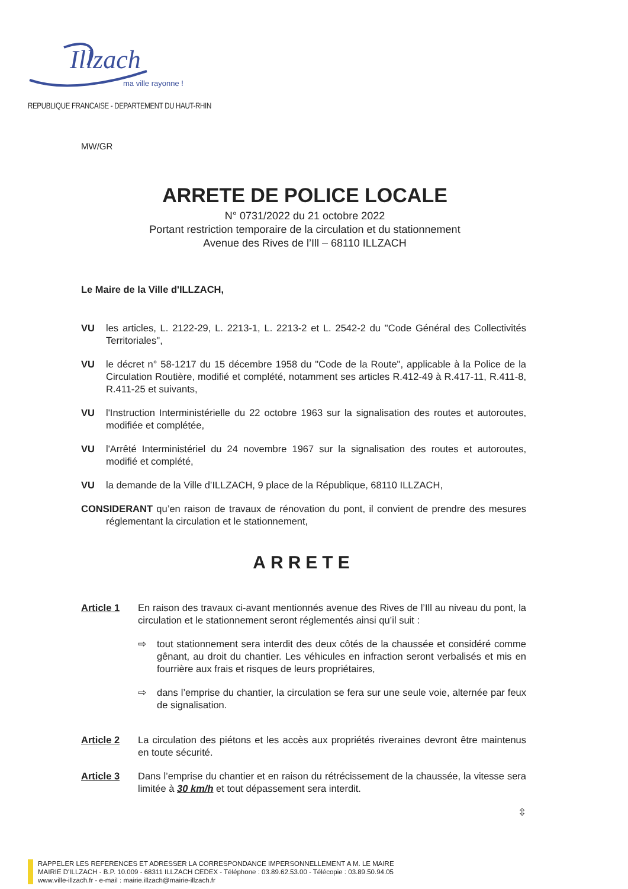Illzach
ma ville rayonne !
REPUBLIQUE FRANCAISE - DEPARTEMENT DU HAUT-RHIN
MW/GR
ARRETE DE POLICE LOCALE
N° 0731/2022 du 21 octobre 2022
Portant restriction temporaire de la circulation et du stationnement
Avenue des Rives de l’Ill – 68110 ILLZACH
Le Maire de la Ville d'ILLZACH,
VU les articles, L. 2122-29, L. 2213-1, L. 2213-2 et L. 2542-2 du "Code Général des Collectivités Territoriales",
VU le décret n° 58-1217 du 15 décembre 1958 du "Code de la Route", applicable à la Police de la Circulation Routière, modifié et complété, notamment ses articles R.412-49 à R.417-11, R.411-8, R.411-25 et suivants,
VU l'Instruction Interministérielle du 22 octobre 1963 sur la signalisation des routes et autoroutes, modifiée et complétée,
VU l'Arrêté Interministériel du 24 novembre 1967 sur la signalisation des routes et autoroutes, modifié et complété,
VU la demande de la Ville d’ILLZACH, 9 place de la République, 68110 ILLZACH,
CONSIDERANT qu’en raison de travaux de rénovation du pont, il convient de prendre des mesures réglementant la circulation et le stationnement,
ARRETE
Article 1 En raison des travaux ci-avant mentionnés avenue des Rives de l’Ill au niveau du pont, la circulation et le stationnement seront réglementés ainsi qu’il suit :
⇨ tout stationnement sera interdit des deux côtés de la chaussée et considéré comme gênant, au droit du chantier. Les véhicules en infraction seront verbalisés et mis en fourrière aux frais et risques de leurs propriétaires,
⇨ dans l’emprise du chantier, la circulation se fera sur une seule voie, alternée par feux de signalisation.
Article 2 La circulation des piétons et les accès aux propriétés riveraines devront être maintenus en toute sécurité.
Article 3 Dans l’emprise du chantier et en raison du rétrécissement de la chaussée, la vitesse sera limitée à 30 km/h et tout dépassement sera interdit.
⇳
RAPPELER LES REFERENCES ET ADRESSER LA CORRESPONDANCE IMPERSONNELLEMENT A M. LE MAIRE
MAIRIE D'ILLZACH - B.P. 10.009 - 68311 ILLZACH CEDEX - Téléphone : 03.89.62.53.00 - Télécopie : 03.89.50.94.05
www.ville-illzach.fr - e-mail : mairie.illzach@mairie-illzach.fr